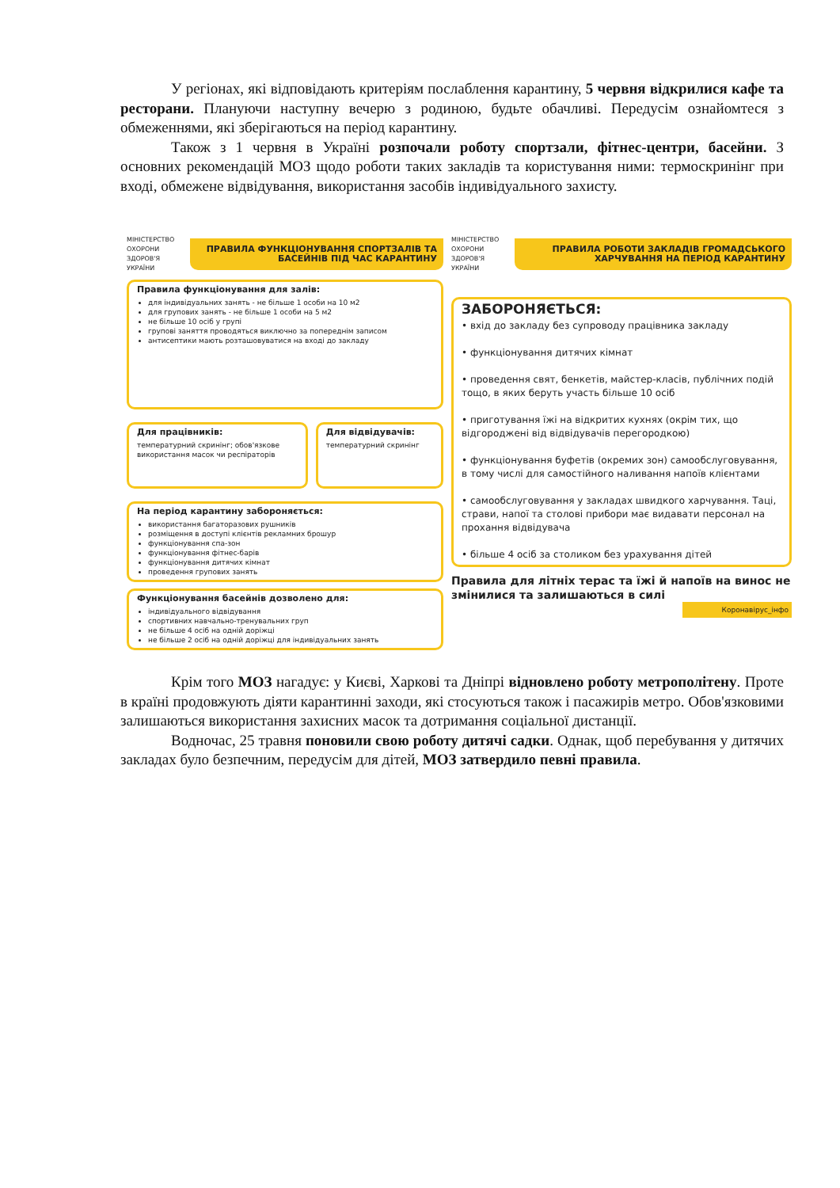У регіонах, які відповідають критеріям послаблення карантину, 5 червня відкрилися кафе та ресторани. Плануючи наступну вечерю з родиною, будьте обачливі. Передусім ознайомтеся з обмеженнями, які зберігаються на період карантину.
Також з 1 червня в Україні розпочали роботу спортзали, фітнес-центри, басейни. З основних рекомендацій МОЗ щодо роботи таких закладів та користування ними: термоскринінг при вході, обмежене відвідування, використання засобів індивідуального захисту.
МІНІСТЕРСТВО ОХОРОНИ ЗДОРОВ'Я УКРАЇНИ
ПРАВИЛА ФУНКЦІОНУВАННЯ СПОРТЗАЛІВ ТА БАСЕЙНІВ ПІД ЧАС КАРАНТИНУ
Правила функціонування для залів:
для індивідуальних занять - не більше 1 особи на 10 м2
для групових занять - не більше 1 особи на 5 м2
не більше 10 осіб у групі
групові заняття проводяться виключно за попереднім записом
антисептики мають розташовуватися на вході до закладу
Для працівників:
температурний скринінг; обов'язкове використання масок чи респіраторів
Для відвідувачів:
температурний скринінг
На період карантину забороняється:
використання багаторазових рушників
розміщення в доступі клієнтів рекламних брошур
функціонування спа-зон
функціонування фітнес-барів
функціонування дитячих кімнат
проведення групових занять
Функціонування басейнів дозволено для:
індивідуального відвідування
спортивних навчально-тренувальних груп
не більше 4 осіб на одній доріжці
не більше 2 осіб на одній доріжці для індивідуальних занять
МІНІСТЕРСТВО ОХОРОНИ ЗДОРОВ'Я УКРАЇНИ
ПРАВИЛА РОБОТИ ЗАКЛАДІВ ГРОМАДСЬКОГО ХАРЧУВАННЯ НА ПЕРІОД КАРАНТИНУ
ЗАБОРОНЯЄТЬСЯ:
• вхід до закладу без супроводу працівника закладу
• функціонування дитячих кімнат
• проведення свят, бенкетів, майстер-класів, публічних подій тощо, в яких беруть участь більше 10 осіб
• приготування їжі на відкритих кухнях (окрім тих, що відгороджені від відвідувачів перегородкою)
• функціонування буфетів (окремих зон) самообслуговування, в тому числі для самостійного наливання напоїв клієнтами
• самообслуговування у закладах швидкого харчування. Таці, страви, напої та столові прибори має видавати персонал на прохання відвідувача
• більше 4 осіб за столиком без урахування дітей
Правила для літніх терас та їжі й напоїв на винос не змінилися та залишаються в силі
Коронавірус_інфо
Крім того МОЗ нагадує: у Києві, Харкові та Дніпрі відновлено роботу метрополітену. Проте в країні продовжують діяти карантинні заходи, які стосуються також і пасажирів метро. Обов'язковими залишаються використання захисних масок та дотримання соціальної дистанції.
Водночас, 25 травня поновили свою роботу дитячі садки. Однак, щоб перебування у дитячих закладах було безпечним, передусім для дітей, МОЗ затвердило певні правила.